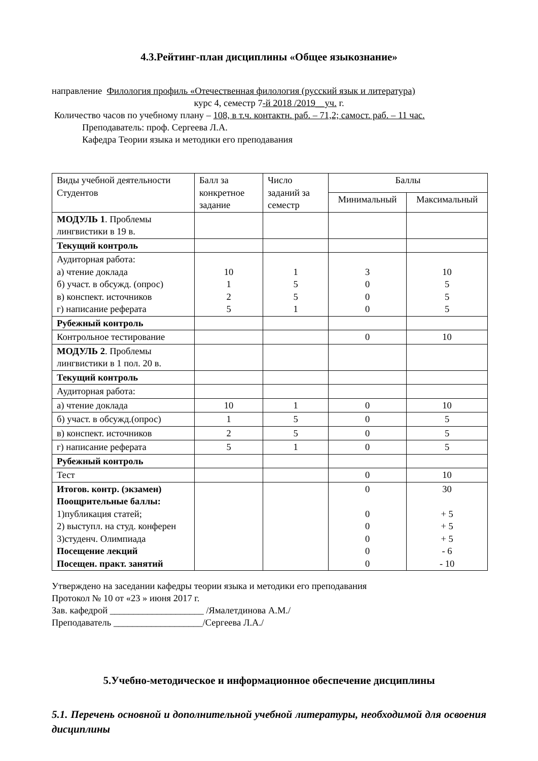4.3.Рейтинг-план дисциплины «Общее языкознание»
направление Филология профиль «Отечественная филология (русский язык и литература)
курс 4, семестр 7-й 2018 /2019__уч. г.
Количество часов по учебному плану – 108, в т.ч. контактн. раб. – 71,2; самост. раб. – 11 час.
Преподаватель: проф. Сергеева Л.А.
Кафедра Теории языка и методики его преподавания
| Виды учебной деятельности Студентов | Балл за конкретное задание | Число заданий за семестр | Баллы | |
| --- | --- | --- | --- | --- |
| | | | Минимальный | Максимальный |
| МОДУЛЬ 1 . Проблемы лингвистики в 19 в. | | | | |
| Текущий контроль | | | | |
| Аудиторная работа: а) чтение доклада б) участ. в обсужд. (опрос) в) конспект. источников г) написание реферата | 10 1 2 5 | 1 5 5 1 | 3 0 0 0 | 10 5 5 5 |
| Рубежный контроль | | | | |
| Контрольное тестирование | | | 0 | 10 |
| МОДУЛЬ 2 . Проблемы лингвистики в 1 пол. 20 в. | | | | |
| Текущий контроль | | | | |
| Аудиторная работа: | | | | |
| а) чтение доклада | 10 | 1 | 0 | 10 |
| б) участ. в обсужд.(опрос) | 1 | 5 | 0 | 5 |
| в) конспект. источников | 2 | 5 | 0 | 5 |
| г) написание реферата | 5 | 1 | 0 | 5 |
| Рубежный контроль | | | | |
| Тест | | | 0 | 10 |
| Итогов. контр. (экзамен) Поощрительные баллы: 1)публикация статей; 2) выступл. на студ. конферен 3)студенч. Олимпиада Посещение лекций Посещен. практ. занятий | | | 0 0 0 0 0 0 | 30 + 5 + 5 + 5 - 6 - 10 |
Утверждено на заседании кафедры теории языка и методики его преподавания
Протокол № 10 от «23 » июня 2017 г.
Зав. кафедрой ____________________ /Ямалетдинова А.М./
Преподаватель ___________________/Сергеева Л.А./
5.Учебно-методическое и информационное обеспечение дисциплины
5.1. Перечень основной и дополнительной учебной литературы, необходимой для освоения дисциплины